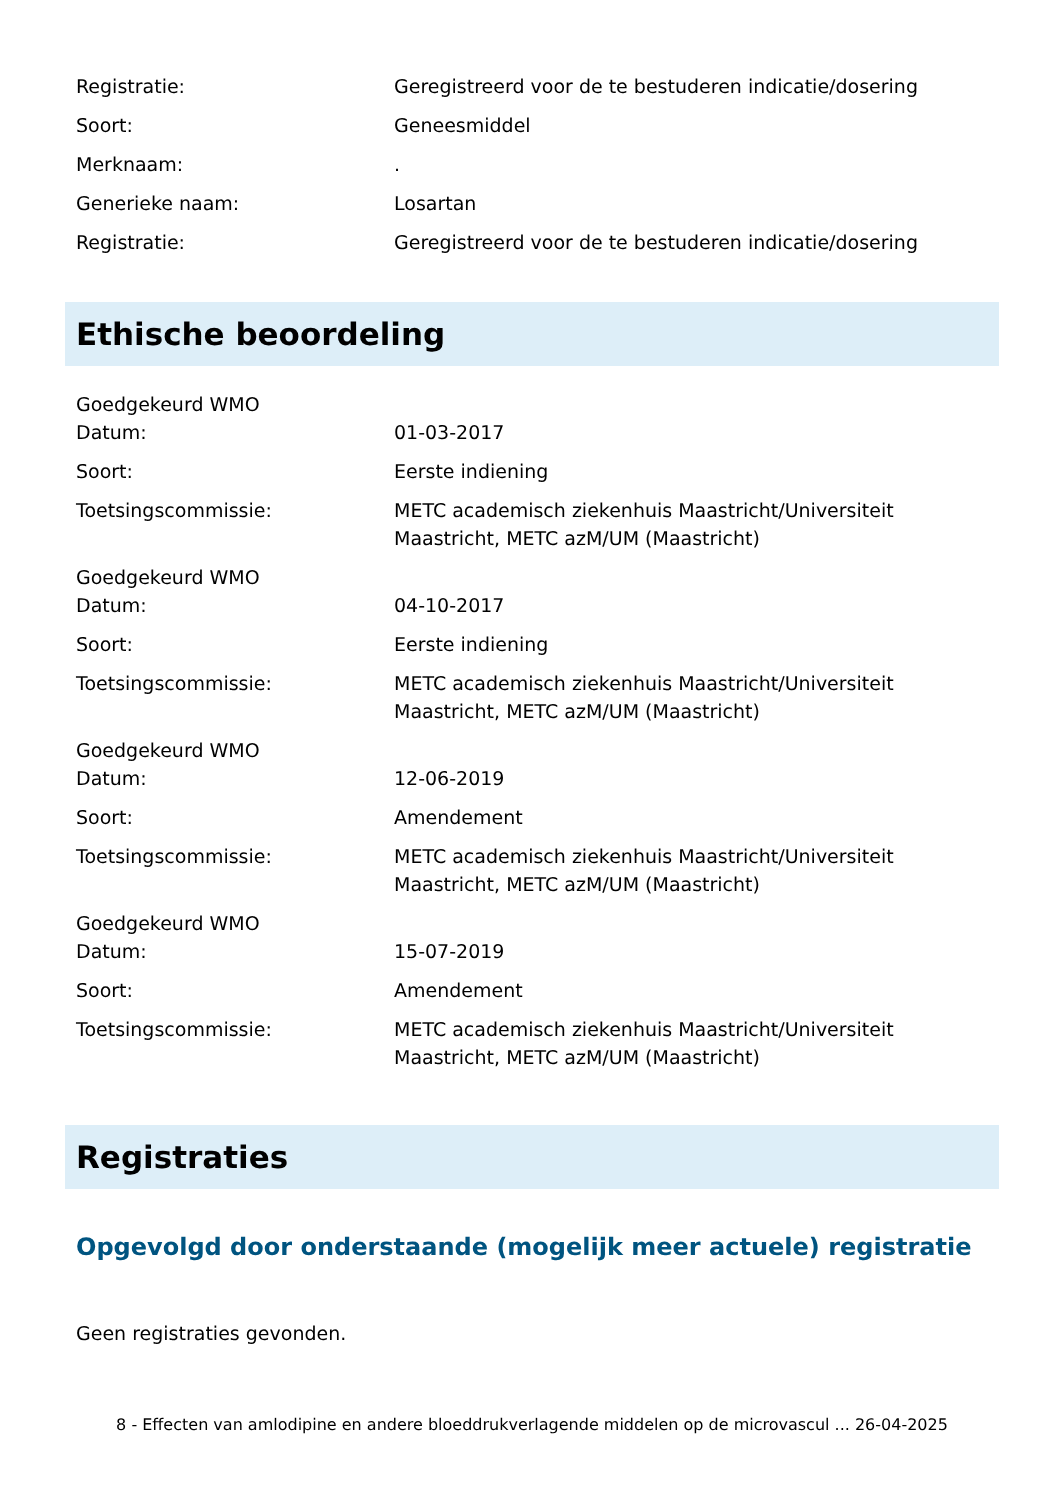Registratie: Geregistreerd voor de te bestuderen indicatie/dosering
Soort: Geneesmiddel
Merknaam: .
Generieke naam: Losartan
Registratie: Geregistreerd voor de te bestuderen indicatie/dosering
Ethische beoordeling
Goedgekeurd WMO
Datum: 01-03-2017
Soort: Eerste indiening
Toetsingscommissie: METC academisch ziekenhuis Maastricht/Universiteit Maastricht, METC azM/UM (Maastricht)
Goedgekeurd WMO
Datum: 04-10-2017
Soort: Eerste indiening
Toetsingscommissie: METC academisch ziekenhuis Maastricht/Universiteit Maastricht, METC azM/UM (Maastricht)
Goedgekeurd WMO
Datum: 12-06-2019
Soort: Amendement
Toetsingscommissie: METC academisch ziekenhuis Maastricht/Universiteit Maastricht, METC azM/UM (Maastricht)
Goedgekeurd WMO
Datum: 15-07-2019
Soort: Amendement
Toetsingscommissie: METC academisch ziekenhuis Maastricht/Universiteit Maastricht, METC azM/UM (Maastricht)
Registraties
Opgevolgd door onderstaande (mogelijk meer actuele) registratie
Geen registraties gevonden.
8 - Effecten van amlodipine en andere bloeddrukverlagende middelen op de microvascul ... 26-04-2025